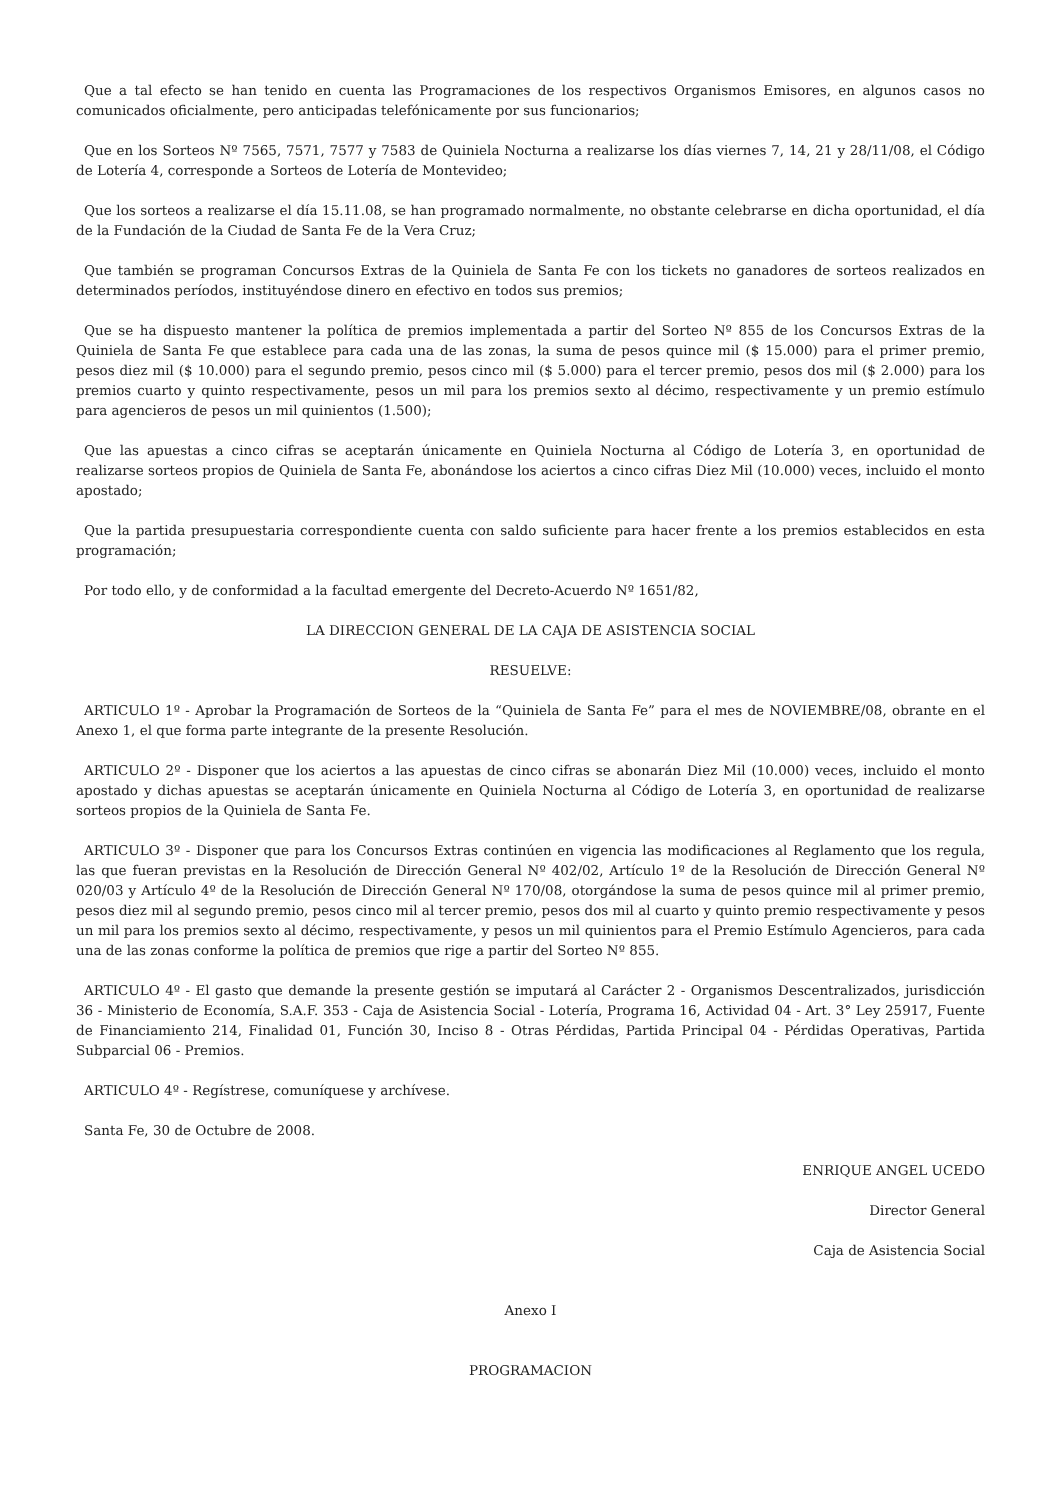Que a tal efecto se han tenido en cuenta las Programaciones de los respectivos Organismos Emisores, en algunos casos no comunicados oficialmente, pero anticipadas telefónicamente por sus funcionarios;
Que en los Sorteos Nº 7565, 7571, 7577 y 7583 de Quiniela Nocturna a realizarse los días viernes 7, 14, 21 y 28/11/08, el Código de Lotería 4, corresponde a Sorteos de Lotería de Montevideo;
Que los sorteos a realizarse el día 15.11.08, se han programado normalmente, no obstante celebrarse en dicha oportunidad, el día de la Fundación de la Ciudad de Santa Fe de la Vera Cruz;
Que también se programan Concursos Extras de la Quiniela de Santa Fe con los tickets no ganadores de sorteos realizados en determinados períodos, instituyéndose dinero en efectivo en todos sus premios;
Que se ha dispuesto mantener la política de premios implementada a partir del Sorteo Nº 855 de los Concursos Extras de la Quiniela de Santa Fe que establece para cada una de las zonas, la suma de pesos quince mil ($ 15.000) para el primer premio, pesos diez mil ($ 10.000) para el segundo premio, pesos cinco mil ($ 5.000) para el tercer premio, pesos dos mil ($ 2.000) para los premios cuarto y quinto respectivamente, pesos un mil para los premios sexto al décimo, respectivamente y un premio estímulo para agencieros de pesos un mil quinientos (1.500);
Que las apuestas a cinco cifras se aceptarán únicamente en Quiniela Nocturna al Código de Lotería 3, en oportunidad de realizarse sorteos propios de Quiniela de Santa Fe, abonándose los aciertos a cinco cifras Diez Mil (10.000) veces, incluido el monto apostado;
Que la partida presupuestaria correspondiente cuenta con saldo suficiente para hacer frente a los premios establecidos en esta programación;
Por todo ello, y de conformidad a la facultad emergente del Decreto-Acuerdo Nº 1651/82,
LA DIRECCION GENERAL DE LA CAJA DE ASISTENCIA SOCIAL
RESUELVE:
ARTICULO 1º - Aprobar la Programación de Sorteos de la “Quiniela de Santa Fe” para el mes de NOVIEMBRE/08, obrante en el Anexo 1, el que forma parte integrante de la presente Resolución.
ARTICULO 2º - Disponer que los aciertos a las apuestas de cinco cifras se abonarán Diez Mil (10.000) veces, incluido el monto apostado y dichas apuestas se aceptarán únicamente en Quiniela Nocturna al Código de Lotería 3, en oportunidad de realizarse sorteos propios de la Quiniela de Santa Fe.
ARTICULO 3º - Disponer que para los Concursos Extras continúen en vigencia las modificaciones al Reglamento que los regula, las que fueran previstas en la Resolución de Dirección General Nº 402/02, Artículo 1º de la Resolución de Dirección General Nº 020/03 y Artículo 4º de la Resolución de Dirección General Nº 170/08, otorgándose la suma de pesos quince mil al primer premio, pesos diez mil al segundo premio, pesos cinco mil al tercer premio, pesos dos mil al cuarto y quinto premio respectivamente y pesos un mil para los premios sexto al décimo, respectivamente, y pesos un mil quinientos para el Premio Estímulo Agencieros, para cada una de las zonas conforme la política de premios que rige a partir del Sorteo Nº 855.
ARTICULO 4º - El gasto que demande la presente gestión se imputará al Carácter 2 - Organismos Descentralizados, jurisdicción 36 - Ministerio de Economía, S.A.F. 353 - Caja de Asistencia Social - Lotería, Programa 16, Actividad 04 - Art. 3° Ley 25917, Fuente de Financiamiento 214, Finalidad 01, Función 30, Inciso 8 - Otras Pérdidas, Partida Principal 04 - Pérdidas Operativas, Partida Subparcial 06 - Premios.
ARTICULO 4º - Regístrese, comuníquese y archívese.
Santa Fe, 30 de Octubre de 2008.
ENRIQUE ANGEL UCEDO
Director General
Caja de Asistencia Social
Anexo I
PROGRAMACION